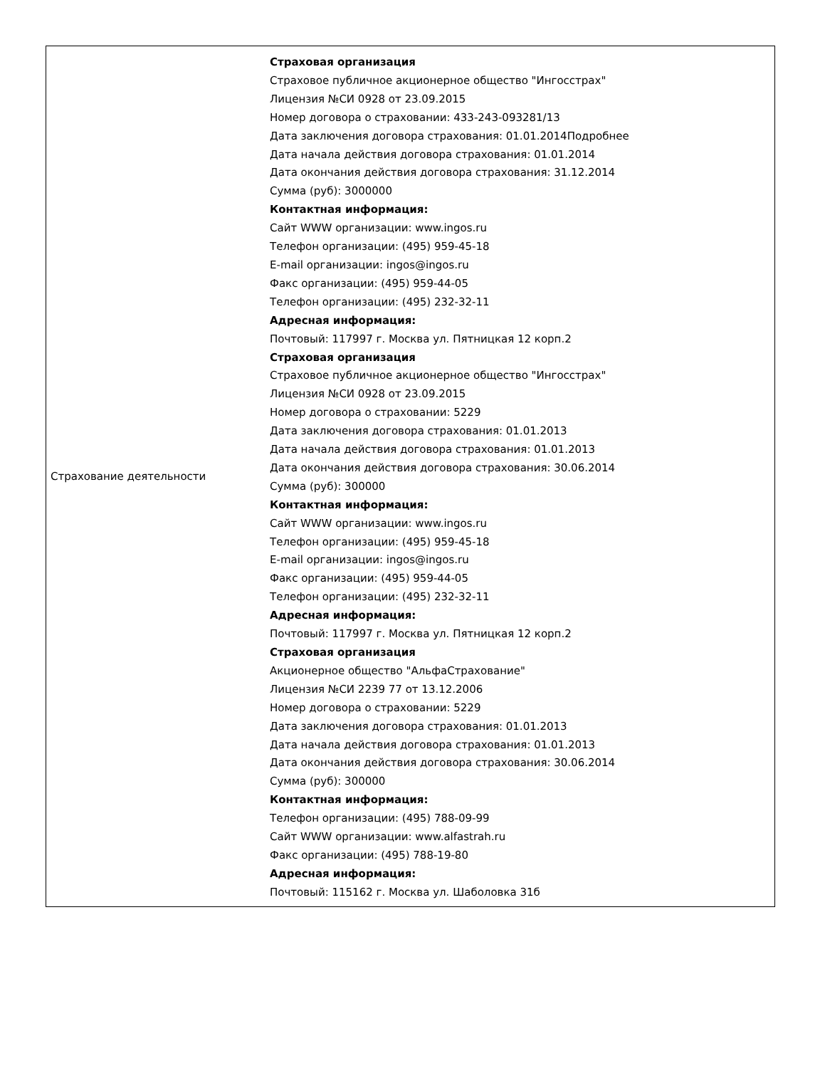| Страхование деятельности | Страховая организация Страховое публичное акционерное общество "Ингосстрах" Лицензия №СИ 0928 от 23.09.2015 Номер договора о страховании: 433-243-093281/13 Дата заключения договора страхования: 01.01.2014Подробнее Дата начала действия договора страхования: 01.01.2014 Дата окончания действия договора страхования: 31.12.2014 Сумма (руб): 3000000 Контактная информация: Сайт WWW организации: www.ingos.ru Телефон организации: (495) 959-45-18 E-mail организации: ingos@ingos.ru Факс организации: (495) 959-44-05 Телефон организации: (495) 232-32-11 Адресная информация: Почтовый: 117997 г. Москва ул. Пятницкая 12 корп.2 Страховая организация Страховое публичное акционерное общество "Ингосстрах" Лицензия №СИ 0928 от 23.09.2015 Номер договора о страховании: 5229 Дата заключения договора страхования: 01.01.2013 Дата начала действия договора страхования: 01.01.2013 Дата окончания действия договора страхования: 30.06.2014 Сумма (руб): 300000 Контактная информация: Сайт WWW организации: www.ingos.ru Телефон организации: (495) 959-45-18 E-mail организации: ingos@ingos.ru Факс организации: (495) 959-44-05 Телефон организации: (495) 232-32-11 Адресная информация: Почтовый: 117997 г. Москва ул. Пятницкая 12 корп.2 Страховая организация Акционерное общество "АльфаСтрахование" Лицензия №СИ 2239 77 от 13.12.2006 Номер договора о страховании: 5229 Дата заключения договора страхования: 01.01.2013 Дата начала действия договора страхования: 01.01.2013 Дата окончания действия договора страхования: 30.06.2014 Сумма (руб): 300000 Контактная информация: Телефон организации: (495) 788-09-99 Сайт WWW организации: www.alfastrah.ru Факс организации: (495) 788-19-80 Адресная информация: Почтовый: 115162 г. Москва ул. Шаболовка 31б |